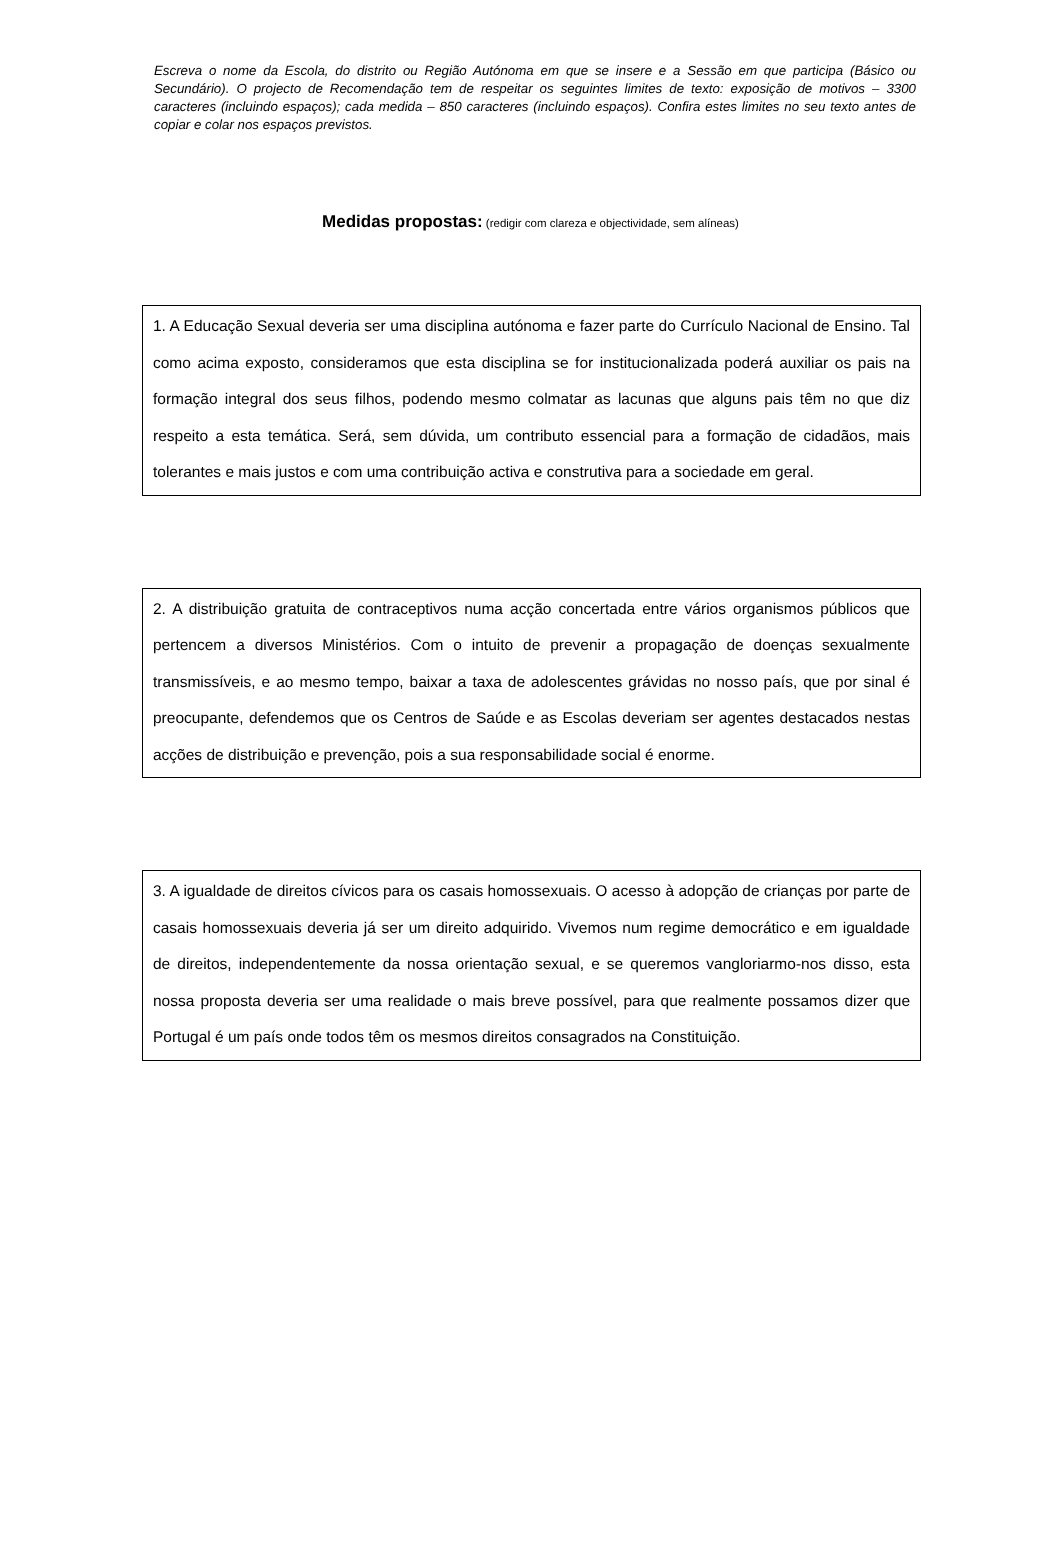Escreva o nome da Escola, do distrito ou Região Autónoma em que se insere e a Sessão em que participa (Básico ou Secundário). O projecto de Recomendação tem de respeitar os seguintes limites de texto: exposição de motivos – 3300 caracteres (incluindo espaços); cada medida – 850 caracteres (incluindo espaços). Confira estes limites no seu texto antes de copiar e colar nos espaços previstos.
Medidas propostas: (redigir com clareza e objectividade, sem alíneas)
1. A Educação Sexual deveria ser uma disciplina autónoma e fazer parte do Currículo Nacional de Ensino. Tal como acima exposto, consideramos que esta disciplina se for institucionalizada poderá auxiliar os pais na formação integral dos seus filhos, podendo mesmo colmatar as lacunas que alguns pais têm no que diz respeito a esta temática. Será, sem dúvida, um contributo essencial para a formação de cidadãos, mais tolerantes e mais justos e com uma contribuição activa e construtiva para a sociedade em geral.
2. A distribuição gratuita de contraceptivos numa acção concertada entre vários organismos públicos que pertencem a diversos Ministérios. Com o intuito de prevenir a propagação de doenças sexualmente transmissíveis, e ao mesmo tempo, baixar a taxa de adolescentes grávidas no nosso país, que por sinal é preocupante, defendemos que os Centros de Saúde e as Escolas deveriam ser agentes destacados nestas acções de distribuição e prevenção, pois a sua responsabilidade social é enorme.
3. A igualdade de direitos cívicos para os casais homossexuais. O acesso à adopção de crianças por parte de casais homossexuais deveria já ser um direito adquirido. Vivemos num regime democrático e em igualdade de direitos, independentemente da nossa orientação sexual, e se queremos vangloriarmo-nos disso, esta nossa proposta deveria ser uma realidade o mais breve possível, para que realmente possamos dizer que Portugal é um país onde todos têm os mesmos direitos consagrados na Constituição.